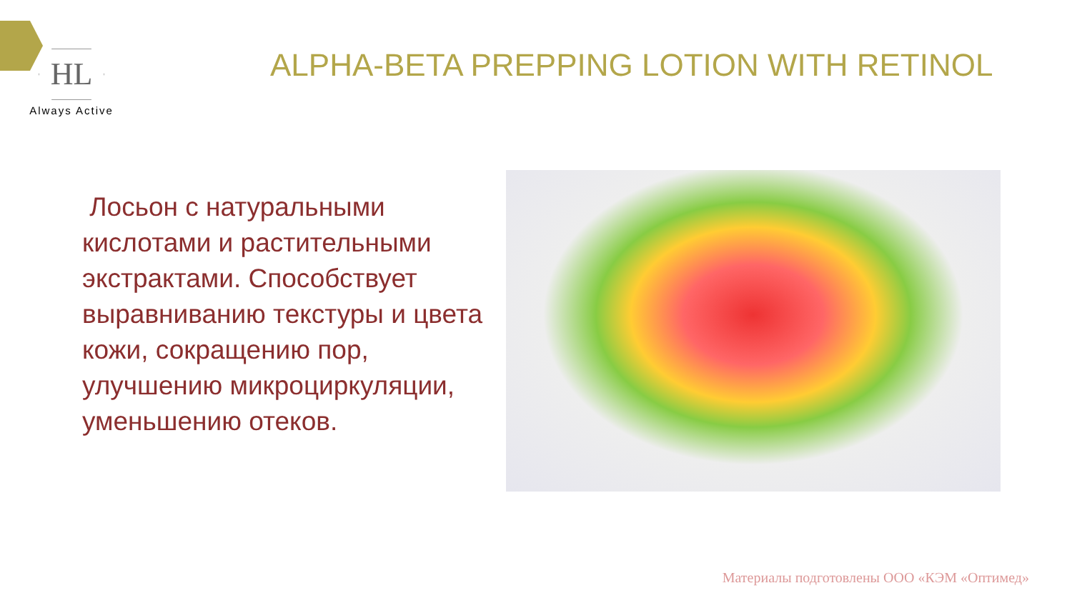HL
Always Active
ALPHA-BETA PREPPING LOTION WITH RETINOL
Лосьон с натуральными кислотами и растительными экстрактами. Способствует выравниванию текстуры и цвета кожи, сокращению пор, улучшению микроциркуляции, уменьшению отеков.
Материалы подготовлены ООО «КЭМ «Оптимед»